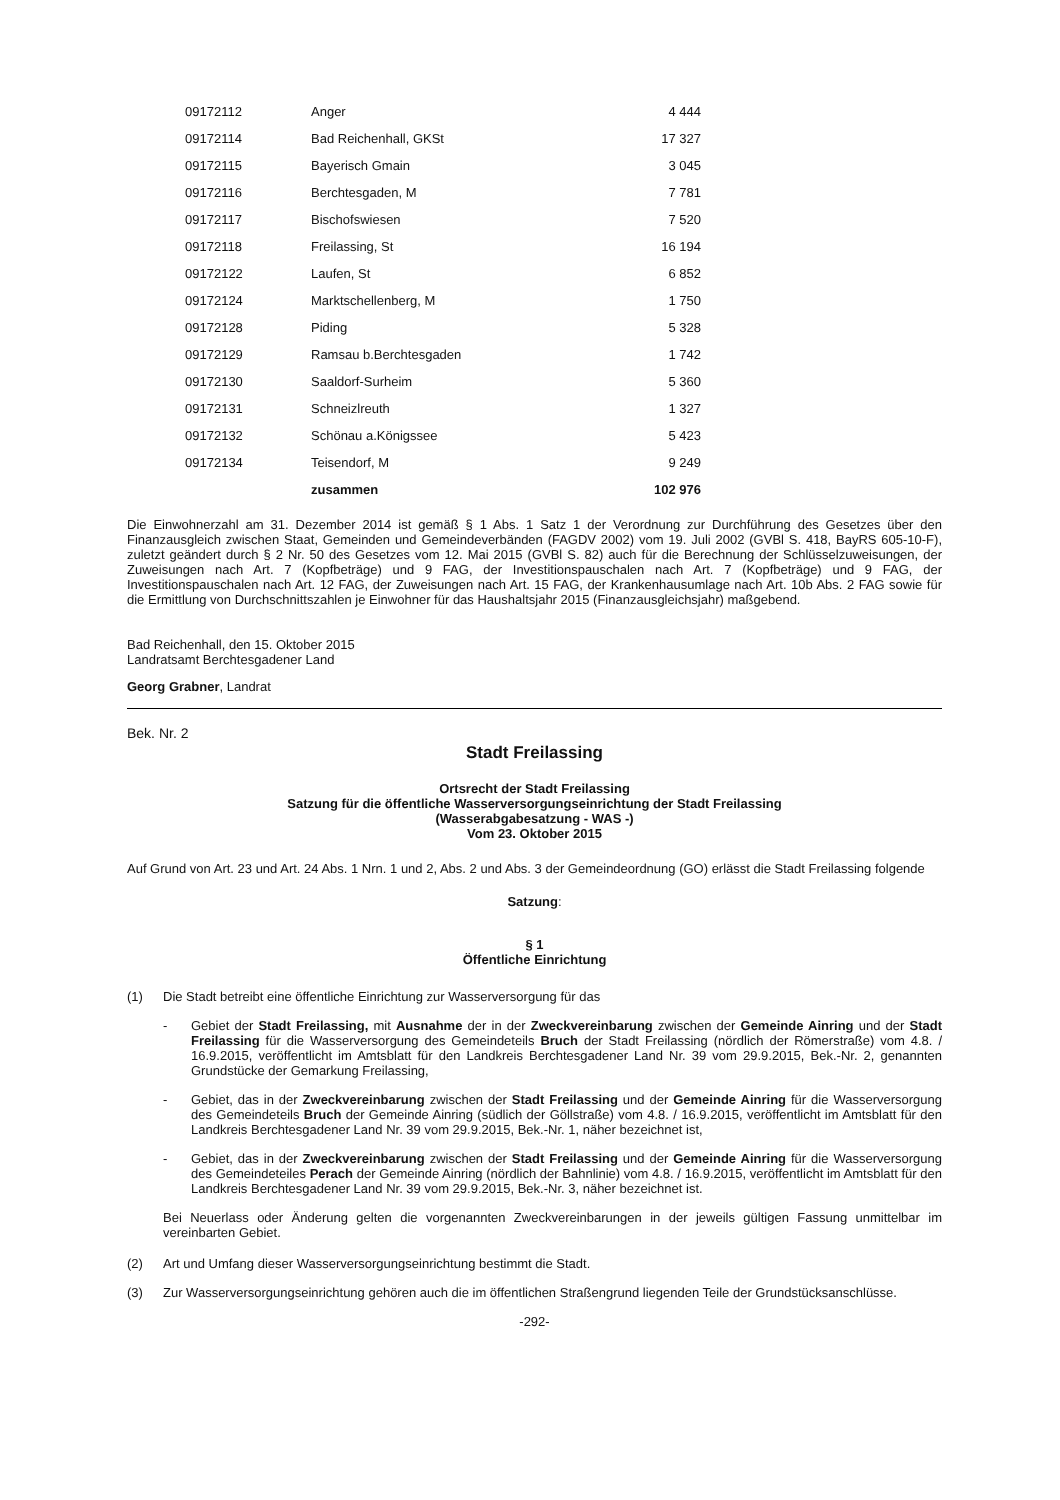| 09172112 | Anger | 4 444 |
| 09172114 | Bad Reichenhall, GKSt | 17 327 |
| 09172115 | Bayerisch Gmain | 3 045 |
| 09172116 | Berchtesgaden, M | 7 781 |
| 09172117 | Bischofswiesen | 7 520 |
| 09172118 | Freilassing, St | 16 194 |
| 09172122 | Laufen, St | 6 852 |
| 09172124 | Marktschellenberg, M | 1 750 |
| 09172128 | Piding | 5 328 |
| 09172129 | Ramsau b.Berchtesgaden | 1 742 |
| 09172130 | Saaldorf-Surheim | 5 360 |
| 09172131 | Schneizlreuth | 1 327 |
| 09172132 | Schönau a.Königssee | 5 423 |
| 09172134 | Teisendorf, M | 9 249 |
| | zusammen | 102 976 |
Die Einwohnerzahl am 31. Dezember 2014 ist gemäß § 1 Abs. 1 Satz 1 der Verordnung zur Durchführung des Gesetzes über den Finanzausgleich zwischen Staat, Gemeinden und Gemeindeverbänden (FAGDV 2002) vom 19. Juli 2002 (GVBl S. 418, BayRS 605-10-F), zuletzt geändert durch § 2 Nr. 50 des Gesetzes vom 12. Mai 2015 (GVBl S. 82) auch für die Berechnung der Schlüsselzuweisungen, der Zuweisungen nach Art. 7 (Kopfbeträge) und 9 FAG, der Investitionspauschalen nach Art. 7 (Kopfbeträge) und 9 FAG, der Investitionspauschalen nach Art. 12 FAG, der Zuweisungen nach Art. 15 FAG, der Krankenhausumlage nach Art. 10b Abs. 2 FAG sowie für die Ermittlung von Durchschnittszahlen je Einwohner für das Haushaltsjahr 2015 (Finanzausgleichsjahr) maßgebend.
Bad Reichenhall, den 15. Oktober 2015
Landratsamt Berchtesgadener Land
Georg Grabner, Landrat
Bek. Nr. 2
Stadt Freilassing
Ortsrecht der Stadt Freilassing
Satzung für die öffentliche Wasserversorgungseinrichtung der Stadt Freilassing
(Wasserabgabesatzung - WAS -)
Vom 23. Oktober 2015
Auf Grund von Art. 23 und Art. 24 Abs. 1 Nrn. 1 und 2, Abs. 2 und Abs. 3 der Gemeindeordnung (GO) erlässt die Stadt Freilassing folgende
Satzung:
§ 1
Öffentliche Einrichtung
(1) Die Stadt betreibt eine öffentliche Einrichtung zur Wasserversorgung für das
-
Gebiet der Stadt Freilassing, mit Ausnahme der in der Zweckvereinbarung zwischen der Gemeinde Ainring und der Stadt Freilassing für die Wasserversorgung des Gemeindeteils Bruch der Stadt Freilassing (nördlich der Römerstraße) vom 4.8. / 16.9.2015, veröffentlicht im Amtsblatt für den Landkreis Berchtesgadener Land Nr. 39 vom 29.9.2015, Bek.-Nr. 2, genannten Grundstücke der Gemarkung Freilassing,
-
Gebiet, das in der Zweckvereinbarung zwischen der Stadt Freilassing und der Gemeinde Ainring für die Wasserversorgung des Gemeindeteils Bruch der Gemeinde Ainring (südlich der Göllstraße) vom 4.8. / 16.9.2015, veröffentlicht im Amtsblatt für den Landkreis Berchtesgadener Land Nr. 39 vom 29.9.2015, Bek.-Nr. 1, näher bezeichnet ist,
-
Gebiet, das in der Zweckvereinbarung zwischen der Stadt Freilassing und der Gemeinde Ainring für die Wasserversorgung des Gemeindeteiles Perach der Gemeinde Ainring (nördlich der Bahnlinie) vom 4.8. / 16.9.2015, veröffentlicht im Amtsblatt für den Landkreis Berchtesgadener Land Nr. 39 vom 29.9.2015, Bek.-Nr. 3, näher bezeichnet ist.
Bei Neuerlass oder Änderung gelten die vorgenannten Zweckvereinbarungen in der jeweils gültigen Fassung unmittelbar im vereinbarten Gebiet.
(2) Art und Umfang dieser Wasserversorgungseinrichtung bestimmt die Stadt.
(3)
Zur Wasserversorgungseinrichtung gehören auch die im öffentlichen Straßengrund liegenden Teile der Grundstücksanschlüsse.
-292-